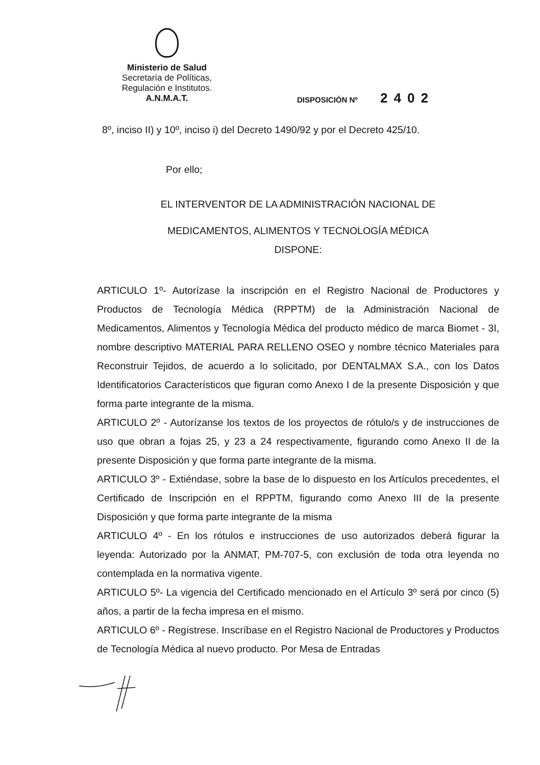Ministerio de Salud
Secretaría de Políticas,
Regulación e Institutos.
A.N.M.A.T.
DISPOSICIÓN Nº 2402
8º, inciso II) y 10º, inciso i) del Decreto 1490/92 y por el Decreto 425/10.
Por ello;
EL INTERVENTOR DE LA ADMINISTRACIÓN NACIONAL DE
MEDICAMENTOS, ALIMENTOS Y TECNOLOGÍA MÉDICA
DISPONE:
ARTICULO 1º- Autorízase la inscripción en el Registro Nacional de Productores y Productos de Tecnología Médica (RPPTM) de la Administración Nacional de Medicamentos, Alimentos y Tecnología Médica del producto médico de marca Biomet - 3I, nombre descriptivo MATERIAL PARA RELLENO OSEO y nombre técnico Materiales para Reconstruir Tejidos, de acuerdo a lo solicitado, por DENTALMAX S.A., con los Datos Identificatorios Característicos que figuran como Anexo I de la presente Disposición y que forma parte integrante de la misma.
ARTICULO 2º - Autorízanse los textos de los proyectos de rótulo/s y de instrucciones de uso que obran a fojas 25, y 23 a 24 respectivamente, figurando como Anexo II de la presente Disposición y que forma parte integrante de la misma.
ARTICULO 3º - Extiéndase, sobre la base de lo dispuesto en los Artículos precedentes, el Certificado de Inscripción en el RPPTM, figurando como Anexo III de la presente Disposición y que forma parte integrante de la misma
ARTICULO 4º - En los rótulos e instrucciones de uso autorizados deberá figurar la leyenda: Autorizado por la ANMAT, PM-707-5, con exclusión de toda otra leyenda no contemplada en la normativa vigente.
ARTICULO 5º- La vigencia del Certificado mencionado en el Artículo 3º será por cinco (5) años, a partir de la fecha impresa en el mismo.
ARTICULO 6º - Regístrese. Inscríbase en el Registro Nacional de Productores y Productos de Tecnología Médica al nuevo producto. Por Mesa de Entradas